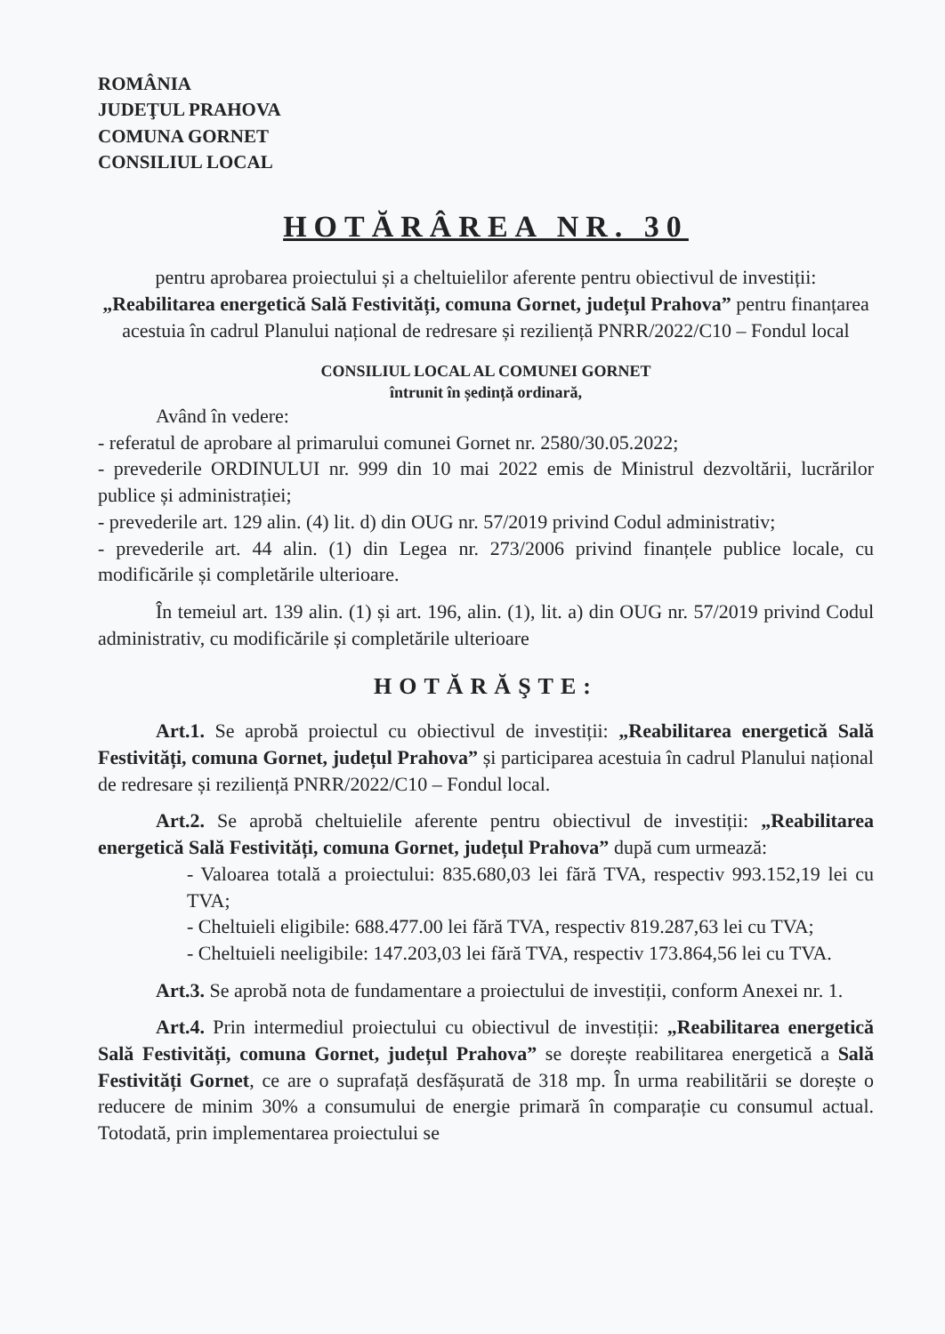ROMÂNIA
JUDEŢUL PRAHOVA
COMUNA GORNET
CONSILIUL LOCAL
HOTĂRÂREA NR. 30
pentru aprobarea proiectului și a cheltuielilor aferente pentru obiectivul de investiții: „Reabilitarea energetică Sală Festivități, comuna Gornet, județul Prahova” pentru finanțarea acestuia în cadrul Planului național de redresare și reziliență PNRR/2022/C10 – Fondul local
CONSILIUL LOCAL AL COMUNEI GORNET
întrunit în ședință ordinară,
Având în vedere:
- referatul de aprobare al primarului comunei Gornet nr. 2580/30.05.2022;
- prevederile ORDINULUI nr. 999 din 10 mai 2022 emis de Ministrul dezvoltării, lucrărilor publice și administrației;
- prevederile art. 129 alin. (4) lit. d) din OUG nr. 57/2019 privind Codul administrativ;
- prevederile art. 44 alin. (1) din Legea nr. 273/2006 privind finanțele publice locale, cu modificările și completările ulterioare.
În temeiul art. 139 alin. (1) și art. 196, alin. (1), lit. a) din OUG nr. 57/2019 privind Codul administrativ, cu modificările și completările ulterioare
HOTĂRĂŞTE:
Art.1. Se aprobă proiectul cu obiectivul de investiții: „Reabilitarea energetică Sală Festivități, comuna Gornet, județul Prahova” și participarea acestuia în cadrul Planului național de redresare și reziliență PNRR/2022/C10 – Fondul local.
Art.2. Se aprobă cheltuielile aferente pentru obiectivul de investiții: „Reabilitarea energetică Sală Festivități, comuna Gornet, județul Prahova” după cum urmează:
- Valoarea totală a proiectului: 835.680,03 lei fără TVA, respectiv 993.152,19 lei cu TVA;
- Cheltuieli eligibile: 688.477.00 lei fără TVA, respectiv 819.287,63 lei cu TVA;
- Cheltuieli neeligibile: 147.203,03 lei fără TVA, respectiv 173.864,56 lei cu TVA.
Art.3. Se aprobă nota de fundamentare a proiectului de investiții, conform Anexei nr. 1.
Art.4. Prin intermediul proiectului cu obiectivul de investiții: „Reabilitarea energetică Sală Festivități, comuna Gornet, județul Prahova” se dorește reabilitarea energetică a Sală Festivități Gornet, ce are o suprafață desfășurată de 318 mp. În urma reabilitării se dorește o reducere de minim 30% a consumului de energie primară în comparație cu consumul actual. Totodată, prin implementarea proiectului se